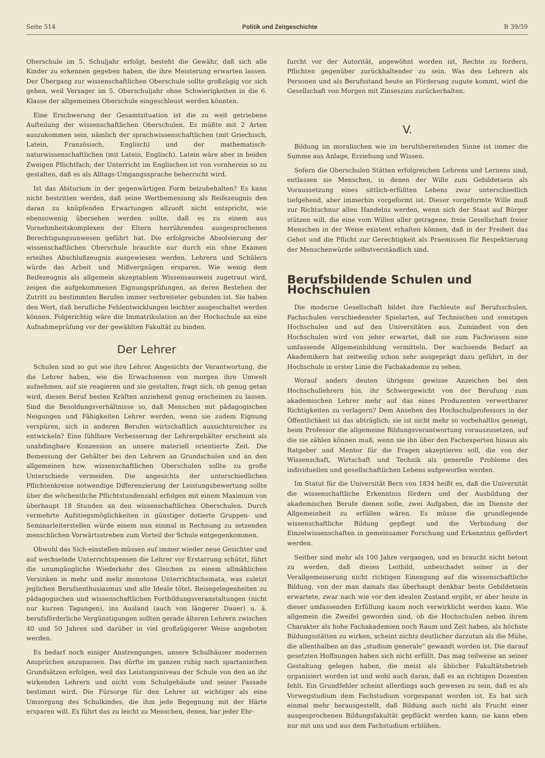Seite 514 Politik und Zeitgeschichte B 39/59
Oberschule im 5. Schuljahr erfolgt, besteht die Gewähr, daß sich alle Kinder zu erkennen gegeben haben, die ihre Meisterung erwarten lassen. Der Übergang zur wissenschaftlichen Oberschule sollte großzügig vor sich gehen, weil Versager im 5. Oberschuljahr ohne Schwierigkeiten in die 6. Klasse der allgemeinen Oberschule eingeschleust werden könnten.
Eine Erschwerung der Gesamtsituation ist die zu weit getriebene Aufteilung der wissenschaftlichen Oberschulen. Es müßte mit 2 Arten auszukommen sein, nämlich der sprachwissenschaftlichen (mit Griechisch, Latein, Französisch, Englisch) und der mathematisch-naturwissenschaftlichen (mit Latein, Englisch). Latein wäre aber in beiden Zweigen Pflichtfach; der Unterricht im Englischen ist von vornherein so zu gestalten, daß es als Alltags-Umgangssprache beherrscht wird.
Ist das Abiturium in der gegenwärtigen Form beizubehalten? Es kann nicht bestritten werden, daß seine Wertbemessung als Reifezeugnis den daran zu knüpfenden Erwartungen allzuoft nicht entspricht, wie ebensowenig übersehen werden sollte, daß es zu einem aus Vornehmheitskomplexen der Eltern herrührenden ausgesprochenen Berechtigungsunwesen geführt hat. Die erfolgreiche Absolvierung der wissenschaftlichen Oberschule brauchte nur durch ein ohne Examen erteiltes Abschlußzeugnis ausgewiesen werden. Lehrern und Schülern würde das Arbeit und Mißvergnügen ersparen. Wie wenig dem Reifezeugnis als allgemein akzeptablem Wissensausweis zugetraut wird, zeigen die aufgekommenen Eignungsprüfungen, an deren Bestehen der Zutritt zu bestimmten Berufen immer verbreiteter gebunden ist. Sie haben den Wert, daß berufliche Fehlentwicklungen leichter ausgeschaltet werden können. Folgerichtig wäre die Immatrikulation an der Hochschule an eine Aufnahmeprüfung vor der gewählten Fakultät zu binden.
Der Lehrer
Schulen sind so gut wie ihre Lehrer. Angesichts der Verantwortung, die die Lehrer haben, wie die Erwachsenen von morgen ihre Umwelt aufnehmen, auf sie reagieren und sie gestalten, fragt sich, ob genug getan wird, diesen Beruf besten Kräften anziehend genug erscheinen zu lassen. Sind die Besoldungsverhältnisse so, daß Menschen mit pädagogischen Neigungen und Fähigkeiten Lehrer werden, wenn sie zudem Eignung verspüren, sich in anderen Berufen wirtschaftlich aussichtsreicher zu entwickeln? Eine fühlbare Verbesserung der Lehrergehälter erscheint als unabdingbare Konzession an unsere materiell orientierte Zeit. Die Bemessung der Gehälter bei den Lehrern an Grundschulen und an den allgemeinen bzw. wissenschaftlichen Oberschulen sollte zu große Unterschiede vermeiden. Die angesichts der unterschiedlichen Pflichtenkreise notwendige Differenzierung der Leistungsbewertung sollte über die wöchentliche Pflichtstundenzahl erfolgen mit einem Maximum von überhaupt 18 Stunden an den wissenschaftlichen Oberschulen. Durch vermehrte Aufstiegsmöglichkeiten in günstiger dotierte Gruppen- und Seminarleiterstellen würde einem nun einmal in Rechnung zu setzenden menschlichen Vorwärtsstreben zum Vorteil der Schule entgegenkommen.
Obwohl das Sich-einstellen-müssen auf immer wieder neue Gesichter und auf wechselnde Unterrichtspensen die Lehrer vor Erstarrung schützt, führt die unumgängliche Wiederkehr des Gleichen zu einem allmählichen Versinken in mehr und mehr monotone Unterrichtschemata, was zuletzt jeglichen Berufsenthusiasmus und alle Ideale tötet. Reisegelegenheiten zu pädagogischen und wissenschaftlichen Fortbildungsveranstaltungen (nicht nur kurzen Tagungen), ins Ausland (auch von längerer Dauer) u. ä. berufsförderliche Vergünstigungen sollten gerade älteren Lehrern zwischen 40 und 50 Jahren und darüber in viel großzügigerer Weise angeboten werden.
Es bedarf noch einiger Anstrengungen, unsere Schulhäuser modernen Ansprüchen anzupassen. Das dürfte im ganzen ruhig nach spartanischen Grundsätzen erfolgen, weil das Leistungsniveau der Schule von den an ihr wirkenden Lehrern und nicht vom Schulgebäude und seiner Fassade bestimmt wird. Die Fürsorge für den Lehrer ist wichtiger als eine Umsorgung des Schulkindes, die ihm jede Begegnung mit der Härte ersparen will. Es führt das zu leicht zu Menschen, denen, bar jeder Ehr-
furcht vor der Autorität, angewöhnt worden ist, Rechte zu fordern, Pflichten gegenüber zurückhaltender zu sein. Was den Lehrern als Personen und als Berufsstand heute an Förderung zugute kommt, wird die Gesellschaft von Morgen mit Zinseszins zurückerhalten.
V.
Bildung im moralischen wie im berufsbereitenden Sinne ist immer die Summe aus Anlage, Erziehung und Wissen.
Sofern die Oberschulen Stätten erfolgreichen Lehrens und Lernens sind, entlassen sie Menschen, in denen der Wille zum Gebildetsein als Voraussetzung eines sittlich-erfüllten Lebens zwar unterschiedlich tiefgehend, aber immerhin vorgeformt ist. Dieser vorgeformte Wille muß zur Richtschnur allen Handelns werden, wenn sich der Staat auf Bürger stützen will, die eine vom Willen aller getragene, freie Gesellschaft freier Menschen in der Weise existent erhalten können, daß in der Freiheit das Gebot und die Pflicht zur Gerechtigkeit als Praemissen für Respektierung der Menschenwürde selbstverständlich sind.
Berufsbildende Schulen und Hochschulen
Die moderne Gesellschaft bildet ihre Fachleute auf Berufsschulen, Fachschulen verschiedenster Spielarten, auf Technischen und sonstigen Hochschulen und auf den Universitäten aus. Zumindest von den Hochschulen wird von jeher erwartet, daß sie zum Fachwissen eine umfassende Allgemeinbildung vermitteln. Der wachsende Bedarf an Akademikern hat zeitweilig schon sehr ausgeprägt dazu geführt, in der Hochschule in erster Linie die Fachakademie zu sehen.
Worauf anders deuten übrigens gewisse Anzeichen bei den Hochschullehrern hin, ihr Schwergewicht von der Berufung zum akademischen Lehrer mehr auf das eines Produzenten verwertbarer Richtigkeiten zu verlagern? Dem Ansehen des Hochschulprofessors in der Öffentlichkeit ist das abträglich; sie ist nicht mehr so vorbehaltlos geneigt, beim Professor die allgemeine Bildungsverantwortung vorauszusetzen, auf die sie zählen können muß, wenn sie ihn über den Fachexperten hinaus als Ratgeber und Mentor für die Fragen akzeptieren soll, die von der Wissenschaft, Wirtschaft und Technik als generelle Probleme des individuellen und gesellschaftlichen Lebens aufgeworfen werden.
Im Statut für die Universität Bern von 1834 heißt es, daß die Universität die wissenschaftliche Erkenntnis fördern und der Ausbildung der akademischen Berufe dienen solle, zwei Aufgaben, die im Dienste der Allgemeinheit zu erfüllen wären. Es müsse die grundlegende wissenschaftliche Bildung gepflegt und die Verbindung der Einzelwissenschaften in gemeinsamer Forschung und Erkenntnis gefördert werden.
Seither sind mehr als 100 Jahre vergangen, und es braucht nicht betont zu werden, daß dieses Leitbild, unbeschadet seiner in der Verallgemeinerung nicht richtigen Einengung auf die wissenschaftliche Bildung, von der man damals das überhaupt denkbar beste Gebildetsein erwartete, zwar nach wie vor den idealen Zustand ergibt, er aber heute in dieser umfassenden Erfüllung kaum noch verwirklicht werden kann. Wie allgemein die Zweifel geworden sind, ob die Hochschulen neben ihrem Charakter als hohe Fachakademien noch Raum und Zeit haben, als höchste Bildungsstätten zu wirken, scheint nichts deutlicher darzutun als die Mühe, die allenthalben an das „studium generale“ gewandt worden ist. Die darauf gesetzten Hoffnungen haben sich nicht erfüllt. Das mag teilweise an seiner Gestaltung gelegen haben, die meist als üblicher Fakultätsbetrieb organisiert worden ist und wohl auch daran, daß es an richtigen Dozenten fehlt. Ein Grundfehler scheint allerdings auch gewesen zu sein, daß es als Vorwegstudium dem Fachstudium vorgespannt worden ist. Es hat sich einmal mehr herausgestellt, daß Bildung auch nicht als Frucht einer ausgesprochenen Bildungsfakultät gepflückt werden kann; sie kann eben nur mit uns und aus dem Fachstudium erblühen.